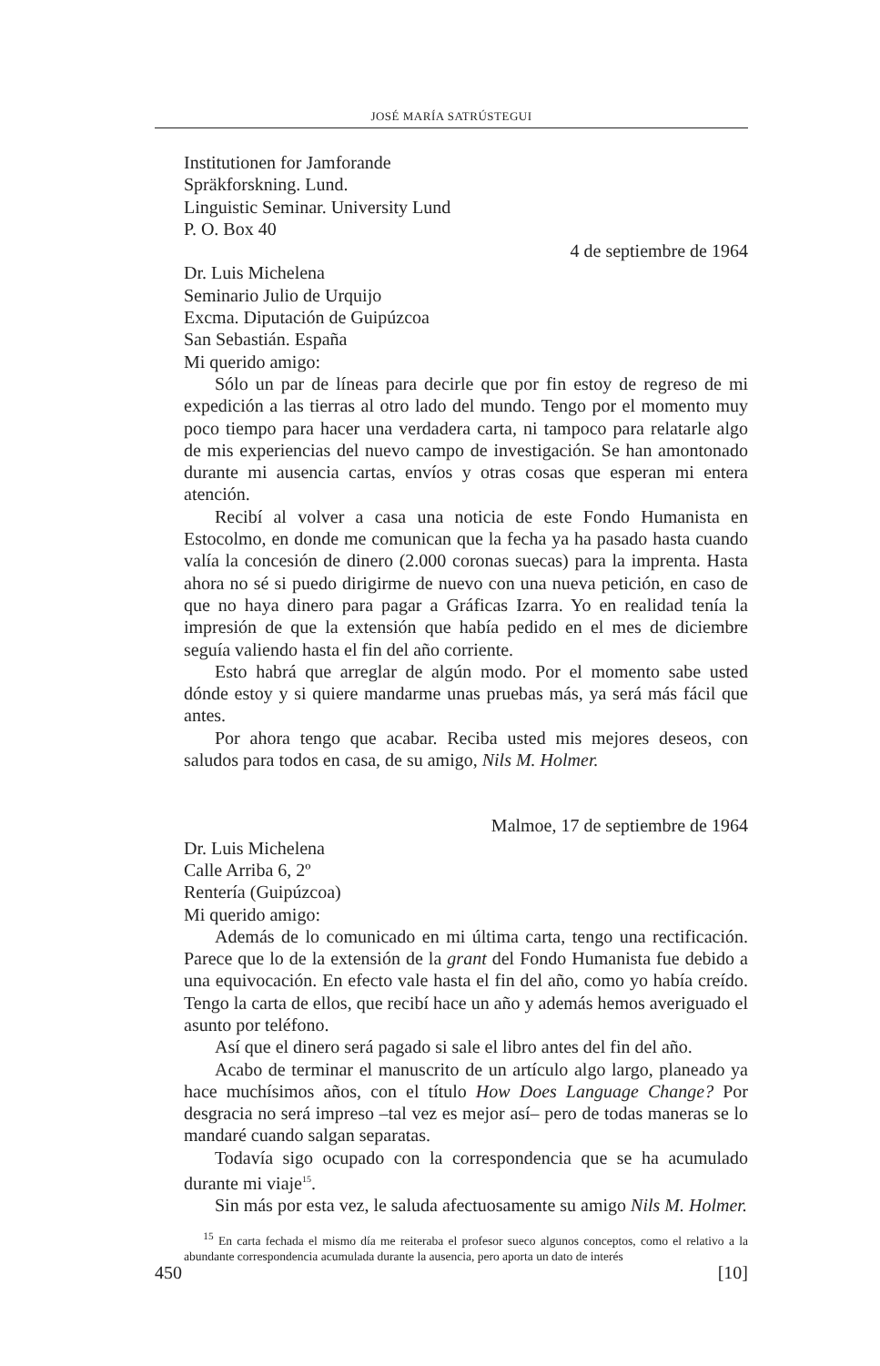JOSÉ MARÍA SATRÚSTEGUI
Institutionen for Jamforande
Spräkforskning. Lund.
Linguistic Seminar. University Lund
P. O. Box 40
4 de septiembre de 1964
Dr. Luis Michelena
Seminario Julio de Urquijo
Excma. Diputación de Guipúzcoa
San Sebastián. España
Mi querido amigo:
Sólo un par de líneas para decirle que por fin estoy de regreso de mi expedición a las tierras al otro lado del mundo. Tengo por el momento muy poco tiempo para hacer una verdadera carta, ni tampoco para relatarle algo de mis experiencias del nuevo campo de investigación. Se han amontonado durante mi ausencia cartas, envíos y otras cosas que esperan mi entera atención.
Recibí al volver a casa una noticia de este Fondo Humanista en Estocolmo, en donde me comunican que la fecha ya ha pasado hasta cuando valía la concesión de dinero (2.000 coronas suecas) para la imprenta. Hasta ahora no sé si puedo dirigirme de nuevo con una nueva petición, en caso de que no haya dinero para pagar a Gráficas Izarra. Yo en realidad tenía la impresión de que la extensión que había pedido en el mes de diciembre seguía valiendo hasta el fin del año corriente.
Esto habrá que arreglar de algún modo. Por el momento sabe usted dónde estoy y si quiere mandarme unas pruebas más, ya será más fácil que antes.
Por ahora tengo que acabar. Reciba usted mis mejores deseos, con saludos para todos en casa, de su amigo, Nils M. Holmer.
Malmoe, 17 de septiembre de 1964
Dr. Luis Michelena
Calle Arriba 6, 2º
Rentería (Guipúzcoa)
Mi querido amigo:
Además de lo comunicado en mi última carta, tengo una rectificación. Parece que lo de la extensión de la grant del Fondo Humanista fue debido a una equivocación. En efecto vale hasta el fin del año, como yo había creído. Tengo la carta de ellos, que recibí hace un año y además hemos averiguado el asunto por teléfono.
Así que el dinero será pagado si sale el libro antes del fin del año.
Acabo de terminar el manuscrito de un artículo algo largo, planeado ya hace muchísimos años, con el título How Does Language Change? Por desgracia no será impreso –tal vez es mejor así– pero de todas maneras se lo mandaré cuando salgan separatas.
Todavía sigo ocupado con la correspondencia que se ha acumulado durante mi viaje<sup>15</sup>.
Sin más por esta vez, le saluda afectuosamente su amigo Nils M. Holmer.
<sup>15</sup> En carta fechada el mismo día me reiteraba el profesor sueco algunos conceptos, como el relativo a la abundante correspondencia acumulada durante la ausencia, pero aporta un dato de interés
450 [10]